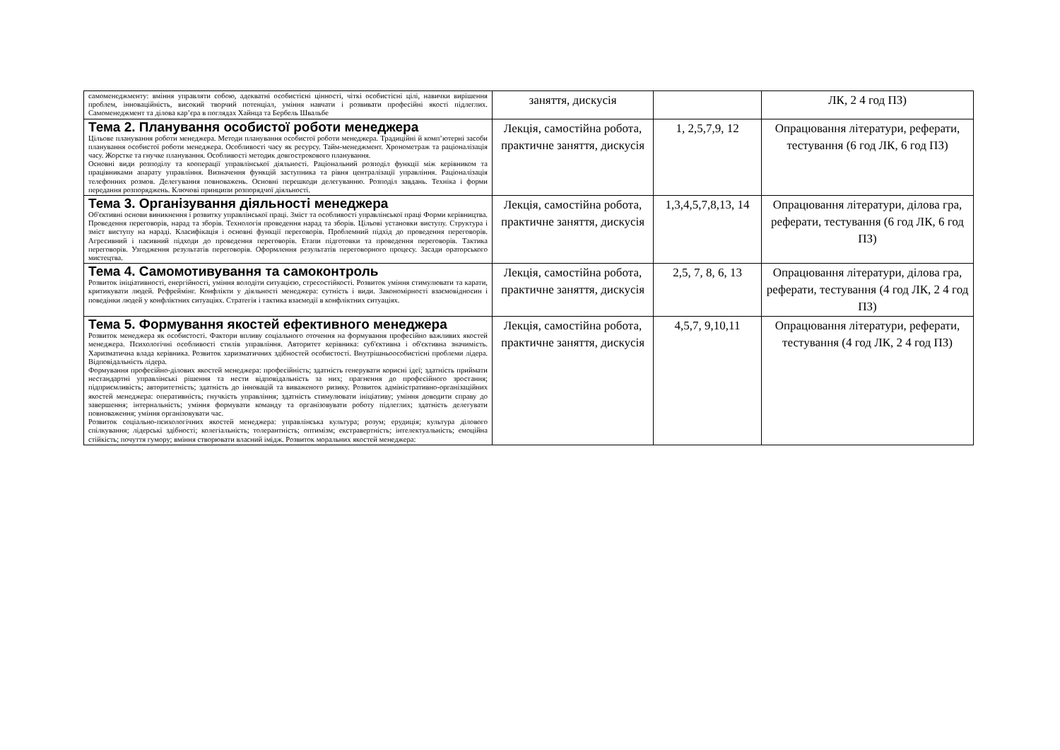| самоменеджменту: вміння управляти собою, адекватні особистісні цінності, чіткі особистісні цілі, навички вирішення проблем, інноваційність, високий творчий потенціал, уміння навчати і розвивати професійні якості підлеглих. Самоменеджмент та ділова кар’єра в поглядах Хайнца та Бербель Швальбе | заняття, дискусія | | ЛК, 2 4 год ПЗ) |
| Тема 2. Планування особистої роботи менеджера Цільове планування роботи менеджера. Методи планування особистої роботи менеджера. Традиційні й комп’ютерні засоби планування особистої роботи менеджера. Особливості часу як ресурсу. Тайм-менеджмент. Хронометраж та раціоналізація часу. Жорстке та гнучке планування. Особливості методик довгострокового планування. Основні види розподілу та кооперації управлінської діяльності. Раціональний розподіл функції між керівником та працівниками апарату управління. Визначення функцій заступника та рівня централізації управління. Раціоналізація телефонних розмов. Делегування повноважень. Основні перешкоди делегуванню. Розподіл завдань. Техніка і форми передання розпоряджень. Ключові принципи розпорядчої діяльності. | Лекція, самостійна робота, практичне заняття, дискусія | 1, 2,5,7,9, 12 | Опрацювання літератури, реферати, тестування (6 год ЛК, 6 год ПЗ) |
| Тема 3. Організування діяльності менеджера Об'єктивні основи виникнення і розвитку управлінської праці. Зміст та особливості управлінської праці Форми керівництва. Проведення переговорів, нарад та зборів. Технологія проведення нарад та зборів. Цільові установки виступу. Структура і зміст виступу на нараді. Класифікація і основні функції переговорів. Проблемний підхід до проведення переговорів. Агресивний і пасивний підходи до проведення переговорів. Етапи підготовки та проведення переговорів. Тактика переговорів. Узгодження результатів переговорів. Оформлення результатів переговорного процесу. Засади ораторського мистецтва. | Лекція, самостійна робота, практичне заняття, дискусія | 1,3,4,5,7,8,13, 14 | Опрацювання літератури, ділова гра, реферати, тестування (6 год ЛК, 6 год ПЗ) |
| Тема 4. Самомотивування та самоконтроль Розвиток ініціативності, енергійності, уміння володіти ситуацією, стресостійкості. Розвиток уміння стимулювати та карати, критикувати людей. Рефреймінг. Конфлікти у діяльності менеджера: сутність і види. Закономірності взаємовідносин і поведінки людей у конфліктних ситуаціях. Стратегія і тактика взаємодії в конфліктних ситуаціях. | Лекція, самостійна робота, практичне заняття, дискусія | 2,5, 7, 8, 6, 13 | Опрацювання літератури, ділова гра, реферати, тестування (4 год ЛК, 2 4 год ПЗ) |
| Тема 5. Формування якостей ефективного менеджера Розвиток менеджера як особистості. Фактори впливу соціального оточення на формування професійно важливих якостей менеджера. Психологічні особливості стилів управління. Авторитет керівника: суб'єктивна і об'єктивна значимість. Харизматична влада керівника. Розвиток харизматичних здібностей особистості. Внутрішньоособистісні проблеми лідера. Відповідальність лідера. Формування професійно-ділових якостей менеджера: професійність; здатність генерувати корисні ідеї; здатність приймати нестандартні управлінські рішення та нести відповідальність за них; прагнення до професійного зростання; підприємливість; авторитетність; здатність до інновацій та виваженого ризику. Розвиток адміністративно-організаційних якостей менеджера: оперативність; гнучкість управління; здатність стимулювати ініціативу; уміння доводити справу до завершення; інтернальність; уміння формувати команду та організовувати роботу підлеглих; здатність делегувати повноваження; уміння організовувати час. Розвиток соціально-психологічних якостей менеджера: управлінська культура; розум; ерудиція; культура ділового спілкування; лідерські здібності; колегіальність; толерантність; оптимізм; екстравертність; інтелектуальність; емоційна стійкість; почуття гумору; вміння створювати власний імідж. Розвиток моральних якостей менеджера: | Лекція, самостійна робота, практичне заняття, дискусія | 4,5,7, 9,10,11 | Опрацювання літератури, реферати, тестування (4 год ЛК, 2 4 год ПЗ) |